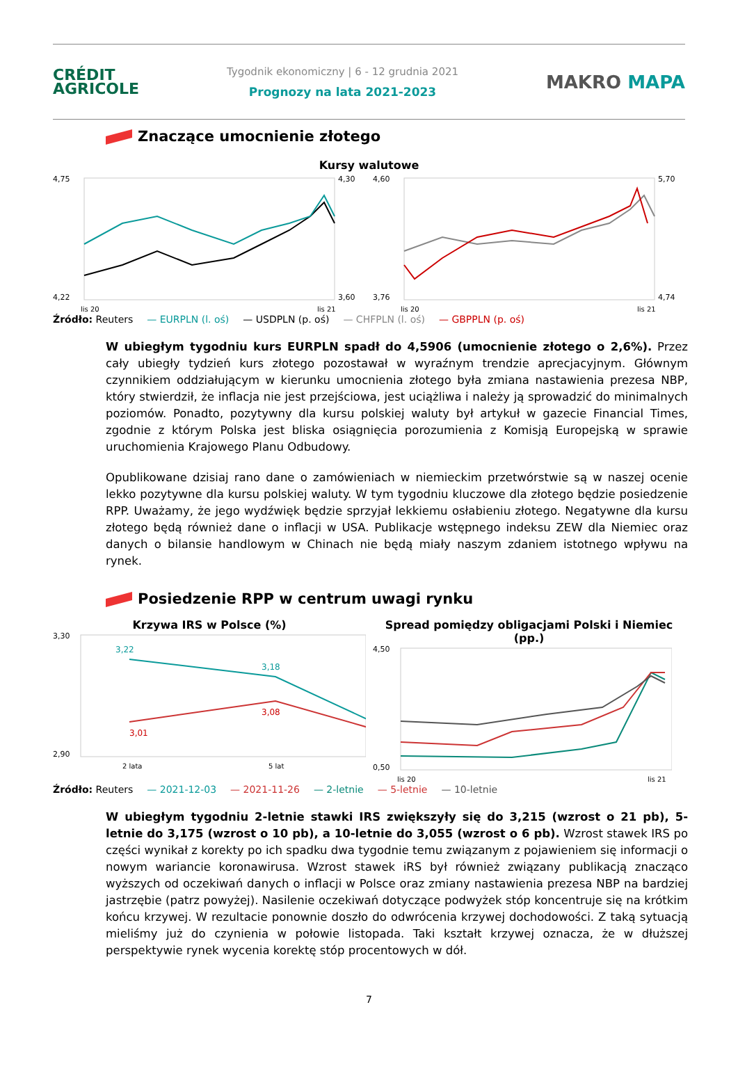CRÉDIT
AGRICOLE
Tygodnik ekonomiczny | 6 - 12 grudnia 2021
Prognozy na lata 2021-2023
MAKRO MAPA
Znaczące umocnienie złotego
Kursy walutowe
4,75
4,22
4,30
3,60
lis 20
lis 21
4,60
3,76
5,70
4,74
lis 20
lis 21
Źródło: Reuters — EURPLN (l. oś) — USDPLN (p. oś) — CHFPLN (l. oś) — GBPPLN (p. oś)
W ubiegłym tygodniu kurs EURPLN spadł do 4,5906 (umocnienie złotego o 2,6%). Przez cały ubiegły tydzień kurs złotego pozostawał w wyraźnym trendzie aprecjacyjnym. Głównym czynnikiem oddziałującym w kierunku umocnienia złotego była zmiana nastawienia prezesa NBP, który stwierdził, że inflacja nie jest przejściowa, jest uciążliwa i należy ją sprowadzić do minimalnych poziomów. Ponadto, pozytywny dla kursu polskiej waluty był artykuł w gazecie Financial Times, zgodnie z którym Polska jest bliska osiągnięcia porozumienia z Komisją Europejską w sprawie uruchomienia Krajowego Planu Odbudowy.
Opublikowane dzisiaj rano dane o zamówieniach w niemieckim przetwórstwie są w naszej ocenie lekko pozytywne dla kursu polskiej waluty. W tym tygodniu kluczowe dla złotego będzie posiedzenie RPP. Uważamy, że jego wydźwięk będzie sprzyjał lekkiemu osłabieniu złotego. Negatywne dla kursu złotego będą również dane o inflacji w USA. Publikacje wstępnego indeksu ZEW dla Niemiec oraz danych o bilansie handlowym w Chinach nie będą miały naszym zdaniem istotnego wpływu na rynek.
Posiedzenie RPP w centrum uwagi rynku
Krzywa IRS w Polsce (%)
3,22
3,18
3,01
3,08
3,30
2,90
2 lata
5 lat
Spread pomiędzy obligacjami Polski i Niemiec (pp.)
4,50
0,50
lis 20
lis 21
Źródło: Reuters — 2021-12-03 — 2021-11-26 — 2-letnie — 5-letnie — 10-letnie
W ubiegłym tygodniu 2-letnie stawki IRS zwiększyły się do 3,215 (wzrost o 21 pb), 5-letnie do 3,175 (wzrost o 10 pb), a 10-letnie do 3,055 (wzrost o 6 pb). Wzrost stawek IRS po części wynikał z korekty po ich spadku dwa tygodnie temu związanym z pojawieniem się informacji o nowym wariancie koronawirusa. Wzrost stawek iRS był również związany publikacją znacząco wyższych od oczekiwań danych o inflacji w Polsce oraz zmiany nastawienia prezesa NBP na bardziej jastrzębie (patrz powyżej). Nasilenie oczekiwań dotyczące podwyżek stóp koncentruje się na krótkim końcu krzywej. W rezultacie ponownie doszło do odwrócenia krzywej dochodowości. Z taką sytuacją mieliśmy już do czynienia w połowie listopada. Taki kształt krzywej oznacza, że w dłuższej perspektywie rynek wycenia korektę stóp procentowych w dół.
7